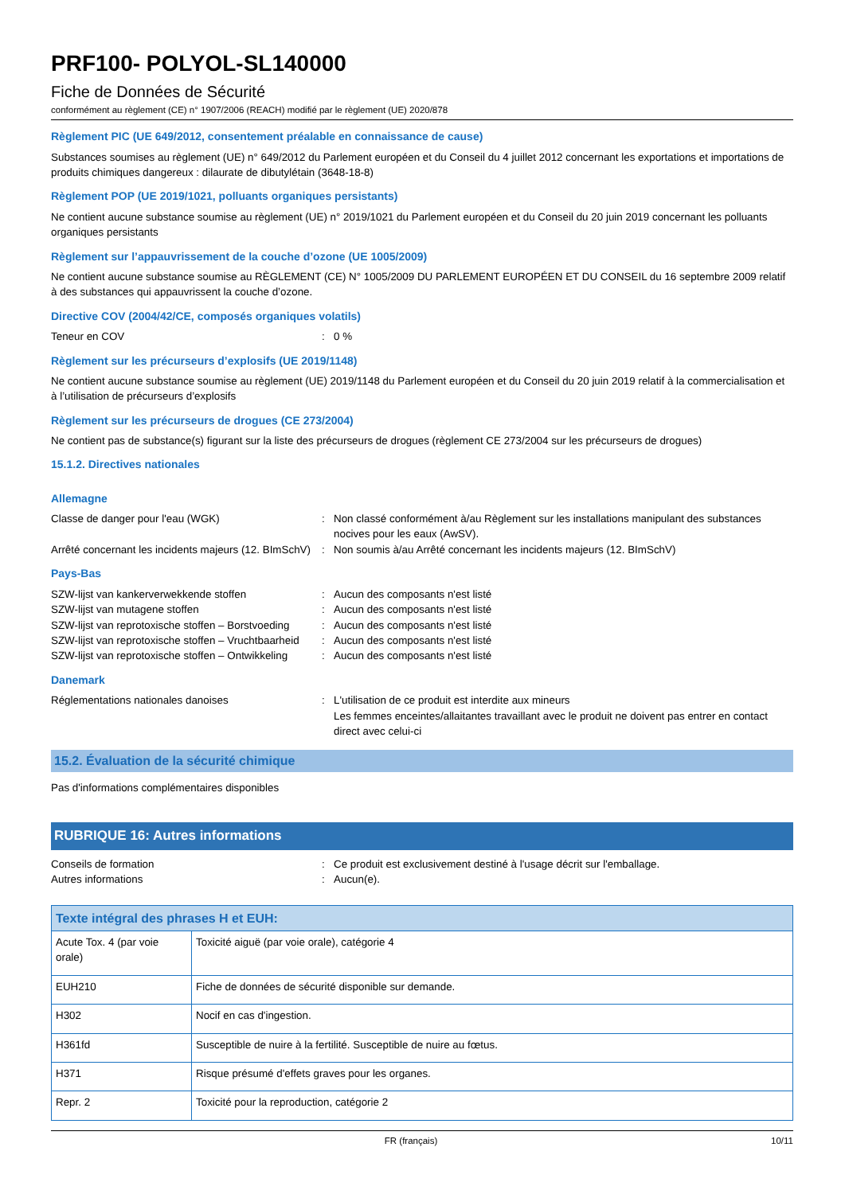PRF100- POLYOL-SL140000
Fiche de Données de Sécurité
conformément au règlement (CE) n° 1907/2006 (REACH) modifié par le règlement (UE) 2020/878
Règlement PIC (UE 649/2012, consentement préalable en connaissance de cause)
Substances soumises au règlement (UE) n° 649/2012 du Parlement européen et du Conseil du 4 juillet 2012 concernant les exportations et importations de produits chimiques dangereux : dilaurate de dibutylétain (3648-18-8)
Règlement POP (UE 2019/1021, polluants organiques persistants)
Ne contient aucune substance soumise au règlement (UE) n° 2019/1021 du Parlement européen et du Conseil du 20 juin 2019 concernant les polluants organiques persistants
Règlement sur l’appauvrissement de la couche d’ozone (UE 1005/2009)
Ne contient aucune substance soumise au RÈGLEMENT (CE) N° 1005/2009 DU PARLEMENT EUROPÉEN ET DU CONSEIL du 16 septembre 2009 relatif à des substances qui appauvrissent la couche d’ozone.
Directive COV (2004/42/CE, composés organiques volatils)
Teneur en COV: 0 %
Règlement sur les précurseurs d’explosifs (UE 2019/1148)
Ne contient aucune substance soumise au règlement (UE) 2019/1148 du Parlement européen et du Conseil du 20 juin 2019 relatif à la commercialisation et à l’utilisation de précurseurs d’explosifs
Règlement sur les précurseurs de drogues (CE 273/2004)
Ne contient pas de substance(s) figurant sur la liste des précurseurs de drogues (règlement CE 273/2004 sur les précurseurs de drogues)
15.1.2. Directives nationales
Allemagne
Classe de danger pour l'eau (WGK): Non classé conformément à/au Règlement sur les installations manipulant des substances nocives pour les eaux (AwSV).
Arrêté concernant les incidents majeurs (12. BImSchV): Non soumis à/au Arrêté concernant les incidents majeurs (12. BImSchV)
Pays-Bas
SZW-lijst van kankerverwekkende stoffen: Aucun des composants n'est listé
SZW-lijst van mutagene stoffen: Aucun des composants n'est listé
SZW-lijst van reprotoxische stoffen – Borstvoeding: Aucun des composants n'est listé
SZW-lijst van reprotoxische stoffen – Vruchtbaarheid: Aucun des composants n'est listé
SZW-lijst van reprotoxische stoffen – Ontwikkeling: Aucun des composants n'est listé
Danemark
Réglementations nationales danoises: L'utilisation de ce produit est interdite aux mineurs
Les femmes enceintes/allaitantes travaillant avec le produit ne doivent pas entrer en contact direct avec celui-ci
15.2. Évaluation de la sécurité chimique
Pas d'informations complémentaires disponibles
RUBRIQUE 16: Autres informations
Conseils de formation: Ce produit est exclusivement destiné à l'usage décrit sur l'emballage.
Autres informations: Aucun(e).
| Texte intégral des phrases H et EUH: | |
| --- | --- |
| Acute Tox. 4 (par voie orale) | Toxicité aiguë (par voie orale), catégorie 4 |
| EUH210 | Fiche de données de sécurité disponible sur demande. |
| H302 | Nocif en cas d'ingestion. |
| H361fd | Susceptible de nuire à la fertilité. Susceptible de nuire au fœtus. |
| H371 | Risque présumé d'effets graves pour les organes. |
| Repr. 2 | Toxicité pour la reproduction, catégorie 2 |
FR (français) 10/11